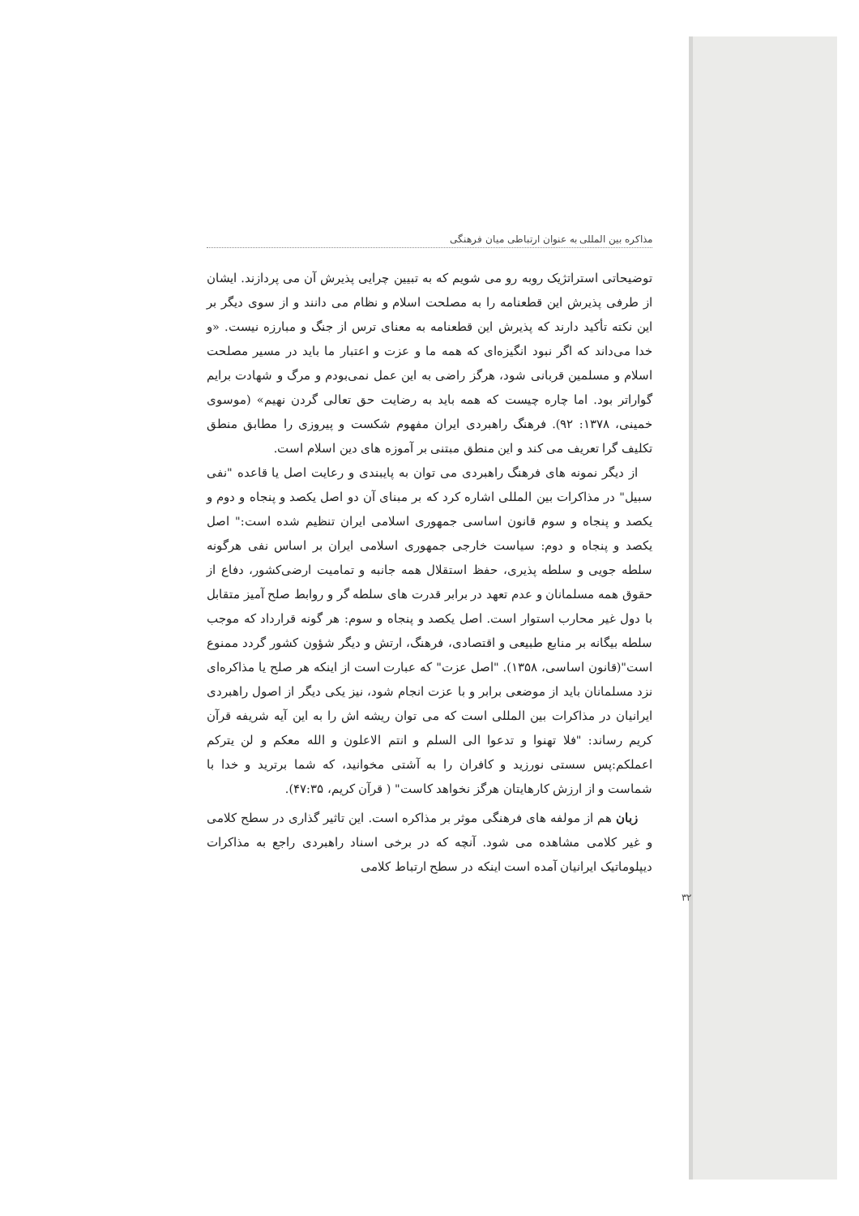مذاکره بین المللی به عنوان ارتباطی میان فرهنگی
توضیحاتی استراتژیک روبه رو می شویم که به تبیین چرایی پذیرش آن می پردازند. ایشان از طرفی پذیرش این قطعنامه را به مصلحت اسلام و نظام می دانند و از سوی دیگر بر این نکته تأکید دارند که پذیرش این قطعنامه به معنای ترس از جنگ و مبارزه نیست. «و خدا می‌داند که اگر نبود انگیزه‌ای که همه ما و عزت و اعتبار ما باید در مسیر مصلحت اسلام و مسلمین قربانی شود، هرگز راضی به این عمل نمی‌بودم و مرگ و شهادت برایم گواراتر بود. اما چاره چیست که همه باید به رضایت حق تعالی گردن نهیم» (موسوی خمینی، ۱۳۷۸: ۹۲). فرهنگ راهبردی ایران مفهوم شکست و پیروزی را مطابق منطق تکلیف گرا تعریف می کند و این منطق مبتنی بر آموزه های دین اسلام است.
از دیگر نمونه های فرهنگ راهبردی می توان به پایبندی و رعایت اصل یا قاعده "نفی سبیل" در مذاکرات بین المللی اشاره کرد که بر مبنای آن دو اصل یکصد و پنجاه و دوم و یکصد و پنجاه و سوم قانون اساسی جمهوری اسلامی ایران تنظیم شده است:" اصل یکصد و پنجاه و دوم: سیاست خارجی جمهوری اسلامی ایران بر اساس نفی هرگونه سلطه جویی و سلطه پذیری، حفظ استقلال همه جانبه و تمامیت ارضی‌کشور، دفاع از حقوق همه مسلمانان و عدم تعهد در برابر قدرت های سلطه گر و روابط صلح آمیز متقابل با دول غیر محارب استوار است. اصل یکصد و پنجاه و سوم: هر گونه قرارداد که موجب سلطه بیگانه بر منابع طبیعی و اقتصادی، فرهنگ، ارتش و دیگر شؤون کشور گردد ممنوع است"(قانون اساسی، ۱۳۵۸). "اصل عزت" که عبارت است از اینکه هر صلح یا مذاکره‌ای نزد مسلمانان باید از موضعی برابر و با عزت انجام شود، نیز یکی دیگر از اصول راهبردی ایرانیان در مذاکرات بین المللی است که می توان ریشه اش را به این آیه شریفه قرآن کریم رساند: "فلا تهنوا و تدعوا الی السلم و انتم الاعلون و الله معکم و لن یترکم اعملکم:پس سستی نورزید و کافران را به آشتی مخوانید، که شما برترید و خدا با شماست و از ارزش کارهایتان هرگز نخواهد کاست" ( قرآن کریم، ۴۷:۳۵).
زبان هم از مولفه های فرهنگی موثر بر مذاکره است. این تاثیر گذاری در سطح کلامی و غیر کلامی مشاهده می شود. آنچه که در برخی اسناد راهبردی راجع به مذاکرات دیپلوماتیک ایرانیان آمده است اینکه در سطح ارتباط کلامی
۳۲